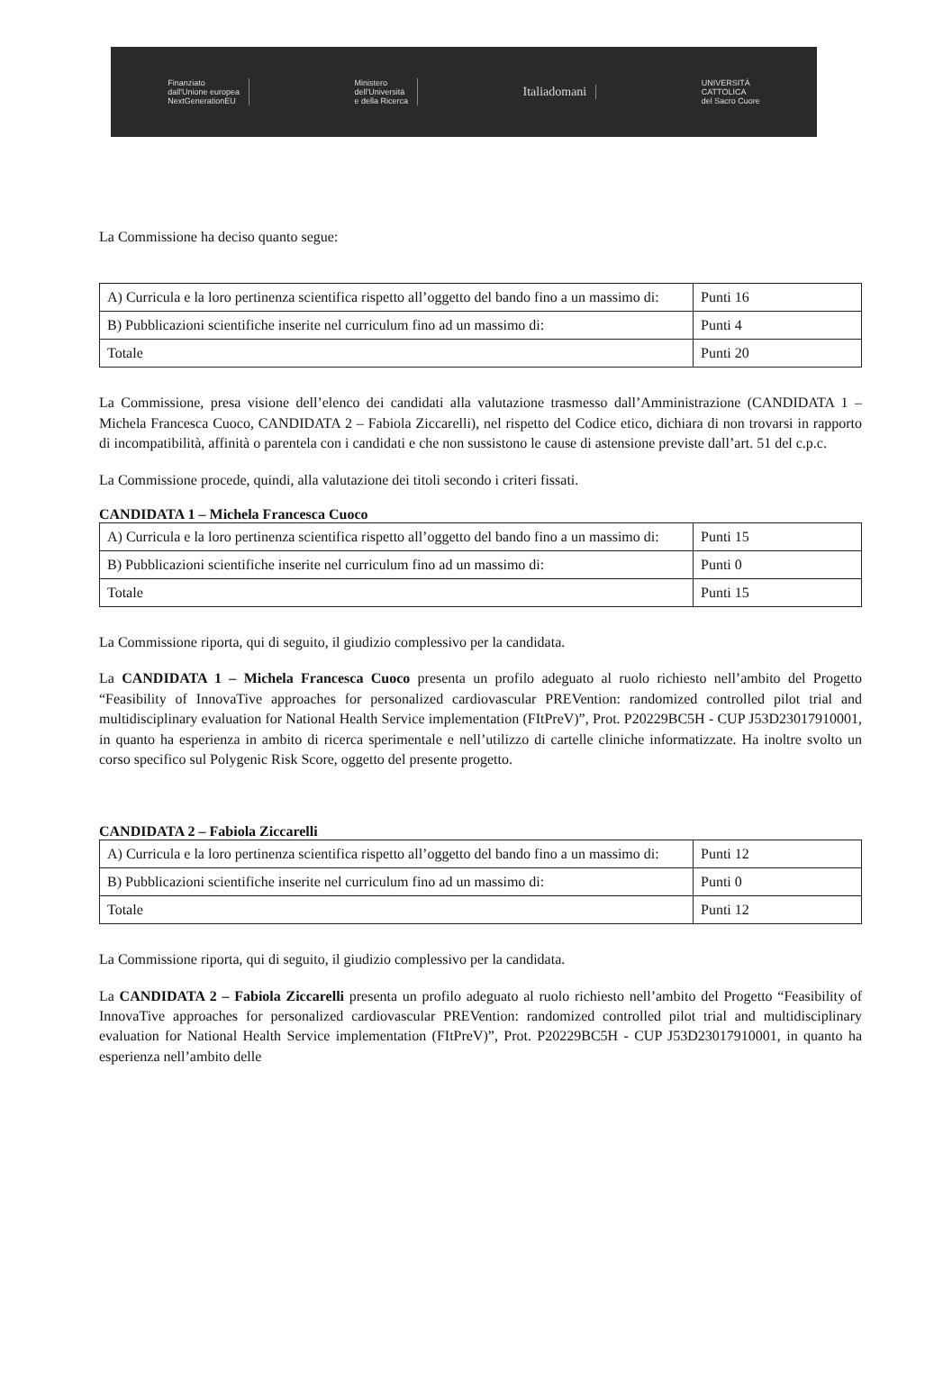Finanziato
dall'Unione europea
NextGenerationEU
Ministero
dell'Università
e della Ricerca
Italiadomani
UNIVERSITÀ
CATTOLICA
del Sacro Cuore
La Commissione ha deciso quanto segue:
| A) Curricula e la loro pertinenza scientifica rispetto all’oggetto del bando fino a un massimo di: | Punti 16 |
| B) Pubblicazioni scientifiche inserite nel curriculum fino ad un massimo di: | Punti 4 |
| Totale | Punti 20 |
La Commissione, presa visione dell’elenco dei candidati alla valutazione trasmesso dall’Amministrazione (CANDIDATA 1 – Michela Francesca Cuoco, CANDIDATA 2 – Fabiola Ziccarelli), nel rispetto del Codice etico, dichiara di non trovarsi in rapporto di incompatibilità, affinità o parentela con i candidati e che non sussistono le cause di astensione previste dall’art. 51 del c.p.c.
La Commissione procede, quindi, alla valutazione dei titoli secondo i criteri fissati.
CANDIDATA 1 – Michela Francesca Cuoco
| A) Curricula e la loro pertinenza scientifica rispetto all’oggetto del bando fino a un massimo di: | Punti 15 |
| B) Pubblicazioni scientifiche inserite nel curriculum fino ad un massimo di: | Punti 0 |
| Totale | Punti 15 |
La Commissione riporta, qui di seguito, il giudizio complessivo per la candidata.
La CANDIDATA 1 – Michela Francesca Cuoco presenta un profilo adeguato al ruolo richiesto nell’ambito del Progetto “Feasibility of InnovaTive approaches for personalized cardiovascular PREVention: randomized controlled pilot trial and multidisciplinary evaluation for National Health Service implementation (FItPreV)”, Prot. P20229BC5H - CUP J53D23017910001, in quanto ha esperienza in ambito di ricerca sperimentale e nell’utilizzo di cartelle cliniche informatizzate. Ha inoltre svolto un corso specifico sul Polygenic Risk Score, oggetto del presente progetto.
CANDIDATA 2 – Fabiola Ziccarelli
| A) Curricula e la loro pertinenza scientifica rispetto all’oggetto del bando fino a un massimo di: | Punti 12 |
| B) Pubblicazioni scientifiche inserite nel curriculum fino ad un massimo di: | Punti 0 |
| Totale | Punti 12 |
La Commissione riporta, qui di seguito, il giudizio complessivo per la candidata.
La CANDIDATA 2 – Fabiola Ziccarelli presenta un profilo adeguato al ruolo richiesto nell’ambito del Progetto “Feasibility of InnovaTive approaches for personalized cardiovascular PREVention: randomized controlled pilot trial and multidisciplinary evaluation for National Health Service implementation (FItPreV)”, Prot. P20229BC5H - CUP J53D23017910001, in quanto ha esperienza nell’ambito delle